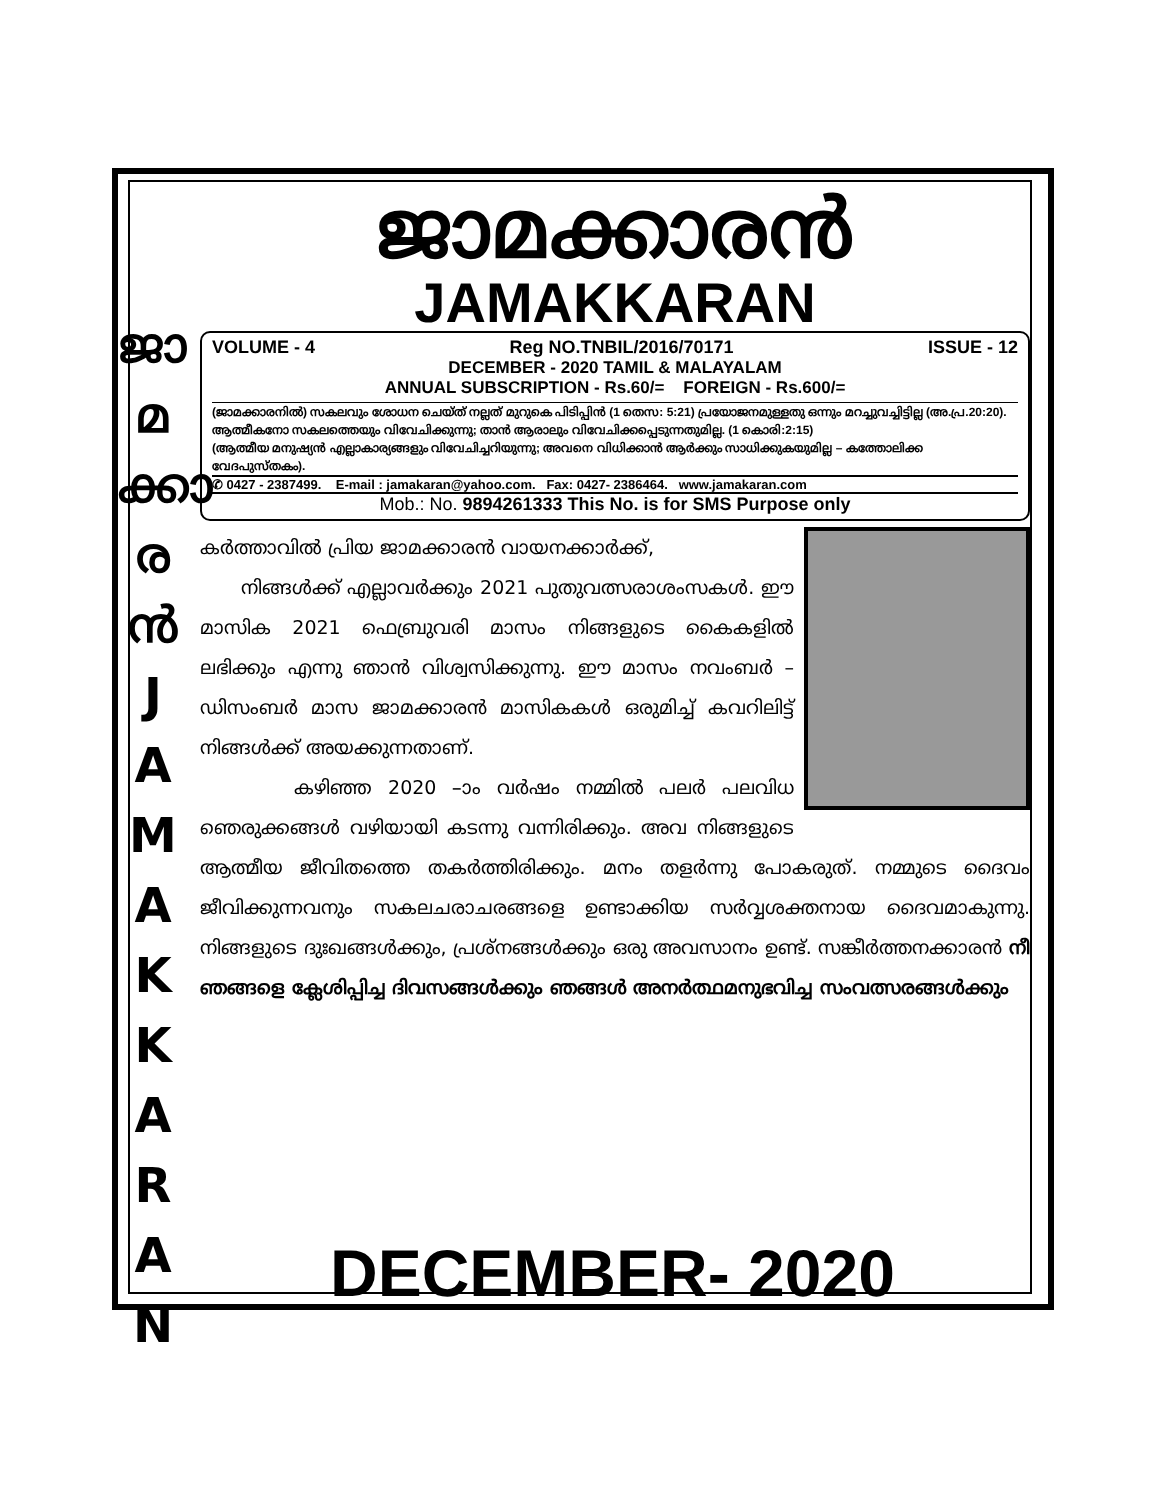ജാ
മ
ക്കാ
ര
ൻ
J
A
M
A
K
K
A
R
A
N
ജാമക്കാരൻ
JAMAKKARAN
VOLUME - 4 Reg NO.TNBIL/2016/70171 ISSUE - 12
DECEMBER - 2020 TAMIL & MALAYALAM
ANNUAL SUBSCRIPTION - Rs.60/= FOREIGN - Rs.600/=
(ജാമക്കാരനിൽ) സകലവും ശോധന ചെയ്ത് നല്ലത് മുറുകെ പിടിപ്പിൻ (1 തെസ: 5:21) പ്രയോജനമുള്ളതു ഒന്നും മറച്ചുവച്ചിട്ടില്ല (അ.പ്ര.20:20).
ആത്മീകനോ സകലത്തെയും വിവേചിക്കുന്നു; താൻ ആരാലും വിവേചിക്കപ്പെടുന്നതുമില്ല. (1 കൊരി:2:15)
(ആത്മീയ മനുഷ്യൻ എല്ലാകാര്യങ്ങളും വിവേചിച്ചറിയുന്നു; അവനെ വിധിക്കാൻ ആർക്കും സാധിക്കുകയുമില്ല – കത്തോലിക്ക വേദപുസ്തകം).
✆ 0427 - 2387499. E-mail : jamakaran@yahoo.com. Fax: 0427- 2386464. www.jamakaran.com
Mob.: No. 9894261333 This No. is for SMS Purpose only
കർത്താവിൽ പ്രിയ ജാമക്കാരൻ വായനക്കാർക്ക്,
നിങ്ങൾക്ക് എല്ലാവർക്കും 2021 പുതുവത്സരാശംസകൾ. ഈ മാസിക 2021 ഫെബ്രുവരി മാസം നിങ്ങളുടെ കൈകളിൽ ലഭിക്കും എന്നു ഞാൻ വിശ്വസിക്കുന്നു. ഈ മാസം നവംബർ – ഡിസംബർ മാസ ജാമക്കാരൻ മാസികകൾ ഒരുമിച്ച് കവറിലിട്ട് നിങ്ങൾക്ക് അയക്കുന്നതാണ്.
കഴിഞ്ഞ 2020 –ാം വർഷം നമ്മിൽ പലർ പലവിധ ഞെരുക്കങ്ങൾ വഴിയായി കടന്നു വന്നിരിക്കും. അവ നിങ്ങളുടെ ആത്മീയ ജീവിതത്തെ തകർത്തിരിക്കും. മനം തളർന്നു പോകരുത്. നമ്മുടെ ദൈവം ജീവിക്കുന്നവനും സകലചരാചരങ്ങളെ ഉണ്ടാക്കിയ സർവ്വശക്തനായ ദൈവമാകുന്നു. നിങ്ങളുടെ ദുഃഖങ്ങൾക്കും, പ്രശ്നങ്ങൾക്കും ഒരു അവസാനം ഉണ്ട്. സങ്കീർത്തനക്കാരൻ നീ ഞങ്ങളെ ക്ലേശിപ്പിച്ച ദിവസങ്ങൾക്കും ഞങ്ങൾ അനർത്ഥമനുഭവിച്ച സംവത്സരങ്ങൾക്കും
DECEMBER- 2020